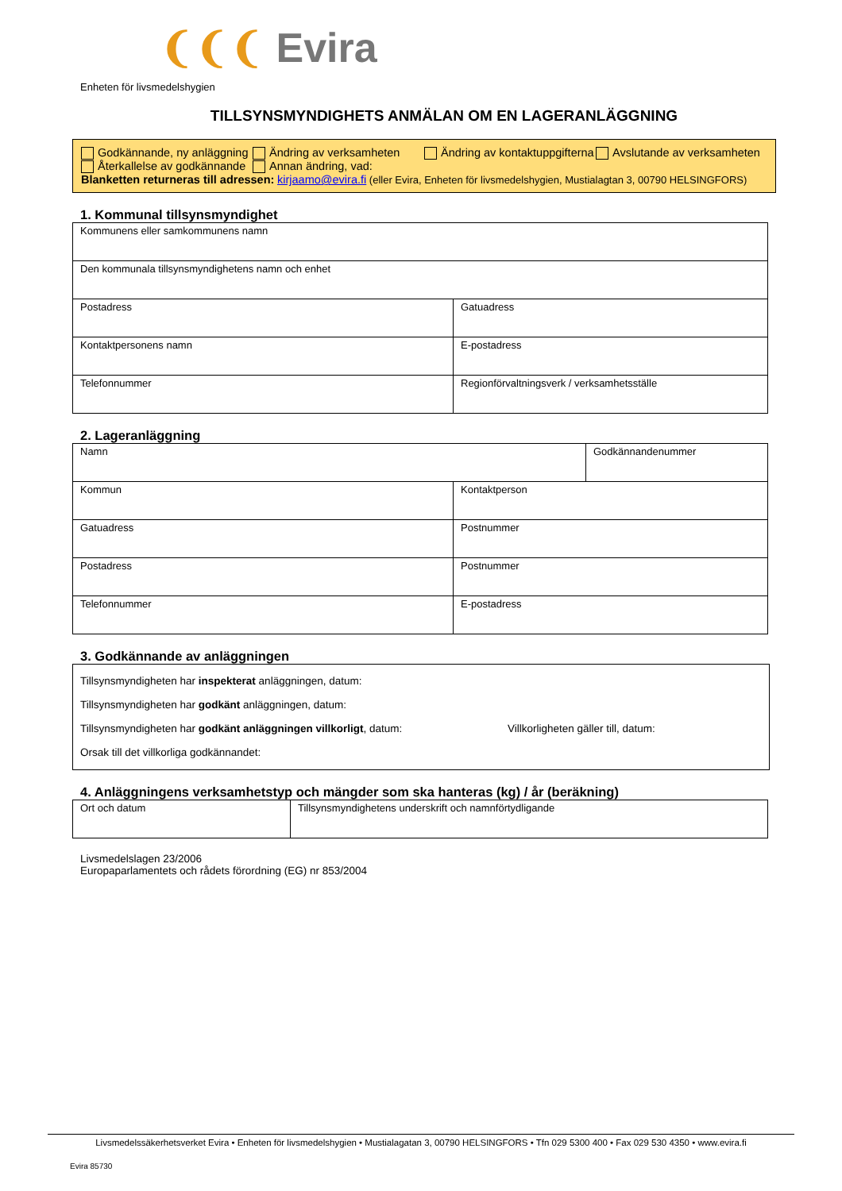❨❨❨ Evira
Enheten för livsmedelshygien
TILLSYNSMYNDIGHETS ANMÄLAN OM EN LAGERANLÄGGNING
Godkännande, ny anläggning Ändring av verksamheten Ändring av kontaktuppgifterna Avslutande av verksamheten
Återkallelse av godkännande Annan ändring, vad:
Blanketten returneras till adressen: kirjaamo@evira.fi (eller Evira, Enheten för livsmedelshygien, Mustialagtan 3, 00790 HELSINGFORS)
1. Kommunal tillsynsmyndighet
| Kommunens eller samkommunens namn | |
| Den kommunala tillsynsmyndighetens namn och enhet | |
| Postadress | Gatuadress |
| Kontaktpersonens namn | E-postadress |
| Telefonnummer | Regionförvaltningsverk / verksamhetsställe |
2. Lageranläggning
| Namn | | Godkännandenummer |
| Kommun | Kontaktperson | |
| Gatuadress | Postnummer | |
| Postadress | Postnummer | |
| Telefonnummer | E-postadress | |
3. Godkännande av anläggningen
Tillsynsmyndigheten har inspekterat anläggningen, datum:
Tillsynsmyndigheten har godkänt anläggningen, datum:
Tillsynsmyndigheten har godkänt anläggningen villkorligt, datum:
Villkorligheten gäller till, datum:
Orsak till det villkorliga godkännandet:
4. Anläggningens verksamhetstyp och mängder som ska hanteras (kg) / år (beräkning)
| Ort och datum | Tillsynsmyndighetens underskrift och namnförtydligande |
Livsmedelslagen 23/2006
Europaparlamentets och rådets förordning (EG) nr 853/2004
Livsmedelssäkerhetsverket Evira • Enheten för livsmedelshygien • Mustialagatan 3, 00790 HELSINGFORS • Tfn 029 5300 400 • Fax 029 530 4350 • www.evira.fi
Evira 85730